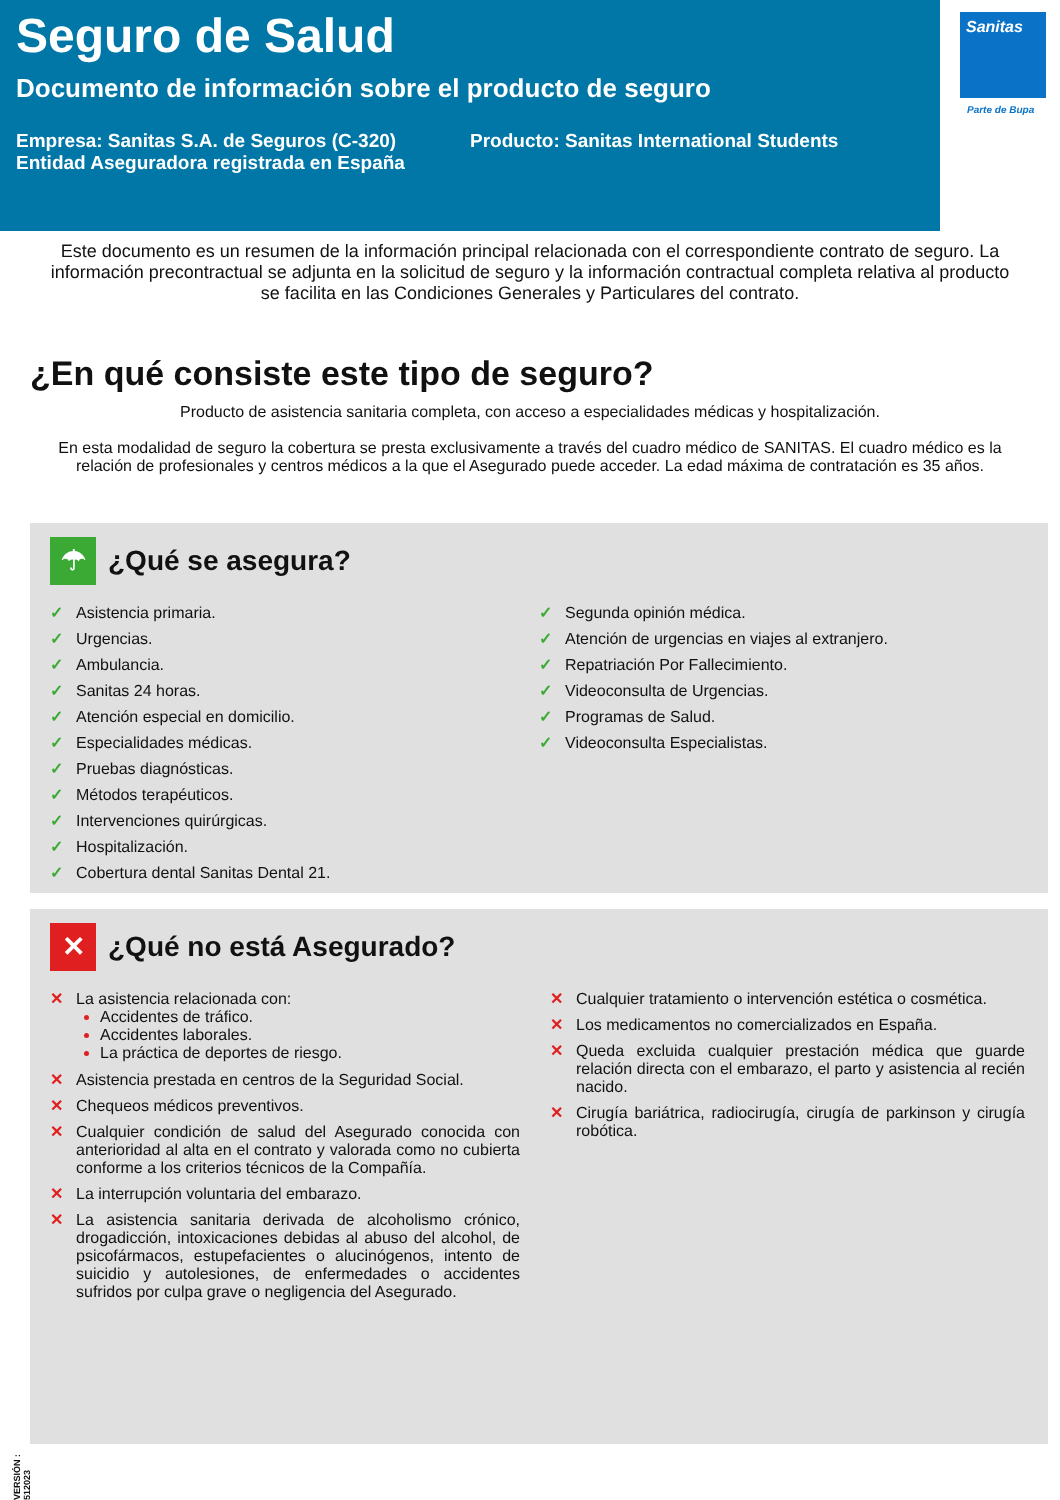Seguro de Salud
Documento de información sobre el producto de seguro
Empresa: Sanitas S.A. de Seguros (C-320) Entidad Aseguradora registrada en España
Producto: Sanitas International Students
Sanitas
Parte de Bupa
Este documento es un resumen de la información principal relacionada con el correspondiente contrato de seguro. La información precontractual se adjunta en la solicitud de seguro y la información contractual completa relativa al producto se facilita en las Condiciones Generales y Particulares del contrato.
¿En qué consiste este tipo de seguro?
Producto de asistencia sanitaria completa, con acceso a especialidades médicas y hospitalización.
En esta modalidad de seguro la cobertura se presta exclusivamente a través del cuadro médico de SANITAS. El cuadro médico es la relación de profesionales y centros médicos a la que el Asegurado puede acceder. La edad máxima de contratación es 35 años.
☂
¿Qué se asegura?
✓ Asistencia primaria.
✓ Urgencias.
✓ Ambulancia.
✓ Sanitas 24 horas.
✓ Atención especial en domicilio.
✓ Especialidades médicas.
✓ Pruebas diagnósticas.
✓ Métodos terapéuticos.
✓ Intervenciones quirúrgicas.
✓ Hospitalización.
✓ Cobertura dental Sanitas Dental 21.
✓ Segunda opinión médica.
✓ Atención de urgencias en viajes al extranjero.
✓ Repatriación Por Fallecimiento.
✓ Videoconsulta de Urgencias.
✓ Programas de Salud.
✓ Videoconsulta Especialistas.
✕
¿Qué no está Asegurado?
✕ La asistencia relacionada con:
Accidentes de tráfico.
Accidentes laborales.
La práctica de deportes de riesgo.
✕ Asistencia prestada en centros de la Seguridad Social.
✕ Chequeos médicos preventivos.
✕ Cualquier condición de salud del Asegurado conocida con anterioridad al alta en el contrato y valorada como no cubierta conforme a los criterios técnicos de la Compañía.
✕ La interrupción voluntaria del embarazo.
✕ La asistencia sanitaria derivada de alcoholismo crónico, drogadicción, intoxicaciones debidas al abuso del alcohol, de psicofármacos, estupefacientes o alucinógenos, intento de suicidio y autolesiones, de enfermedades o accidentes sufridos por culpa grave o negligencia del Asegurado.
✕ Cualquier tratamiento o intervención estética o cosmética.
✕ Los medicamentos no comercializados en España.
✕ Queda excluida cualquier prestación médica que guarde relación directa con el embarazo, el parto y asistencia al recién nacido.
✕ Cirugía bariátrica, radiocirugía, cirugía de parkinson y cirugía robótica.
VERSIÓN : 512023